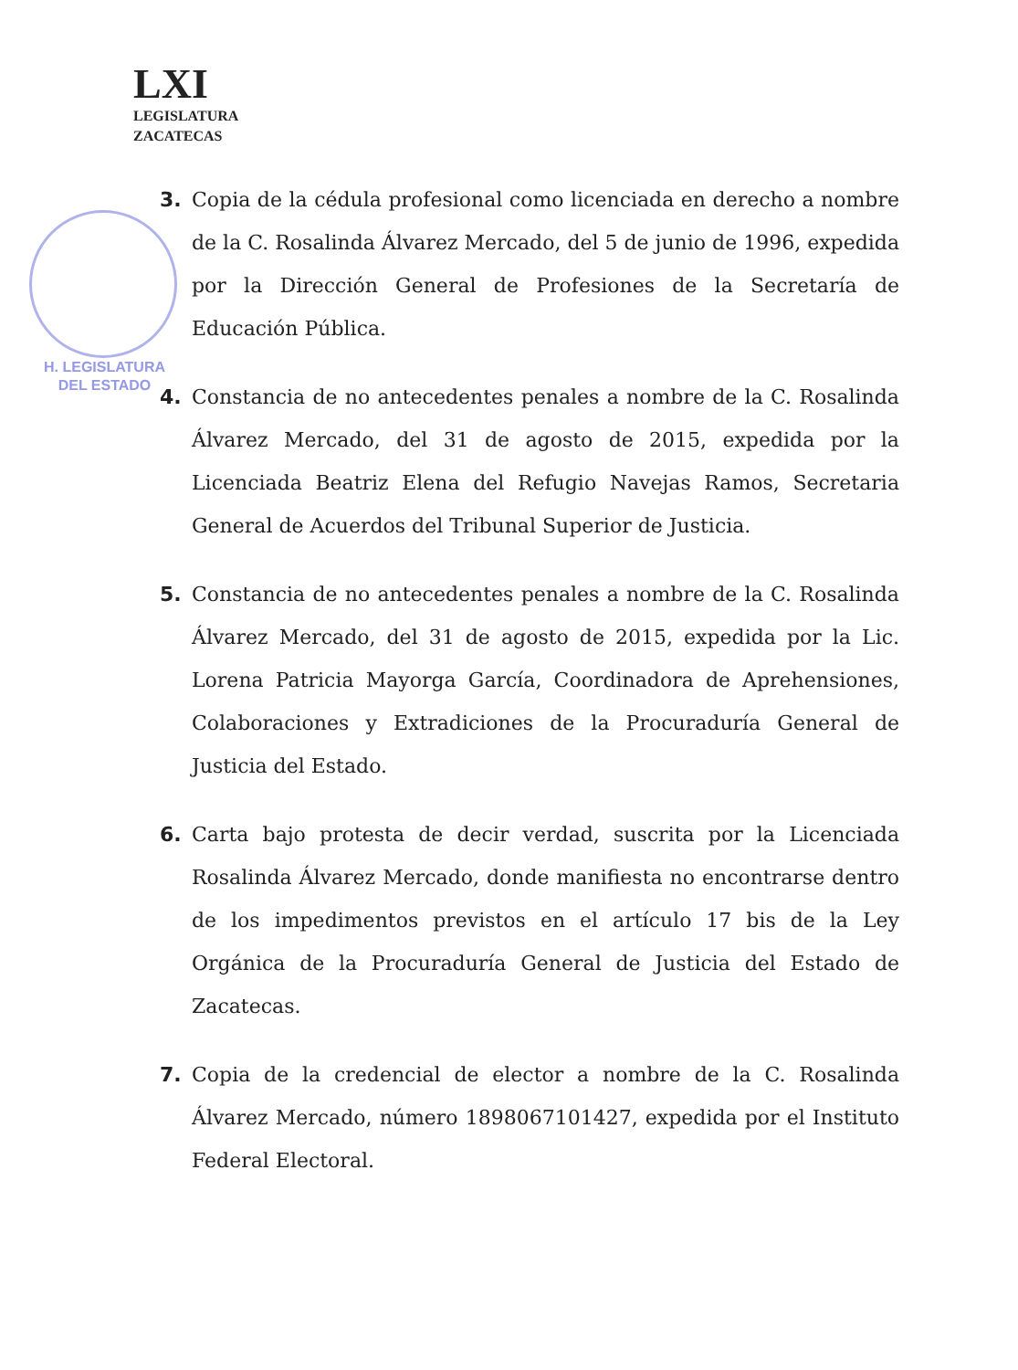LXI
LEGISLATURA
ZACATECAS
H. LEGISLATURA
DEL ESTADO
3. Copia de la cédula profesional como licenciada en derecho a nombre de la C. Rosalinda Álvarez Mercado, del 5 de junio de 1996, expedida por la Dirección General de Profesiones de la Secretaría de Educación Pública.
4. Constancia de no antecedentes penales a nombre de la C. Rosalinda Álvarez Mercado, del 31 de agosto de 2015, expedida por la Licenciada Beatriz Elena del Refugio Navejas Ramos, Secretaria General de Acuerdos del Tribunal Superior de Justicia.
5. Constancia de no antecedentes penales a nombre de la C. Rosalinda Álvarez Mercado, del 31 de agosto de 2015, expedida por la Lic. Lorena Patricia Mayorga García, Coordinadora de Aprehensiones, Colaboraciones y Extradiciones de la Procuraduría General de Justicia del Estado.
6. Carta bajo protesta de decir verdad, suscrita por la Licenciada Rosalinda Álvarez Mercado, donde manifiesta no encontrarse dentro de los impedimentos previstos en el artículo 17 bis de la Ley Orgánica de la Procuraduría General de Justicia del Estado de Zacatecas.
7. Copia de la credencial de elector a nombre de la C. Rosalinda Álvarez Mercado, número 1898067101427, expedida por el Instituto Federal Electoral.